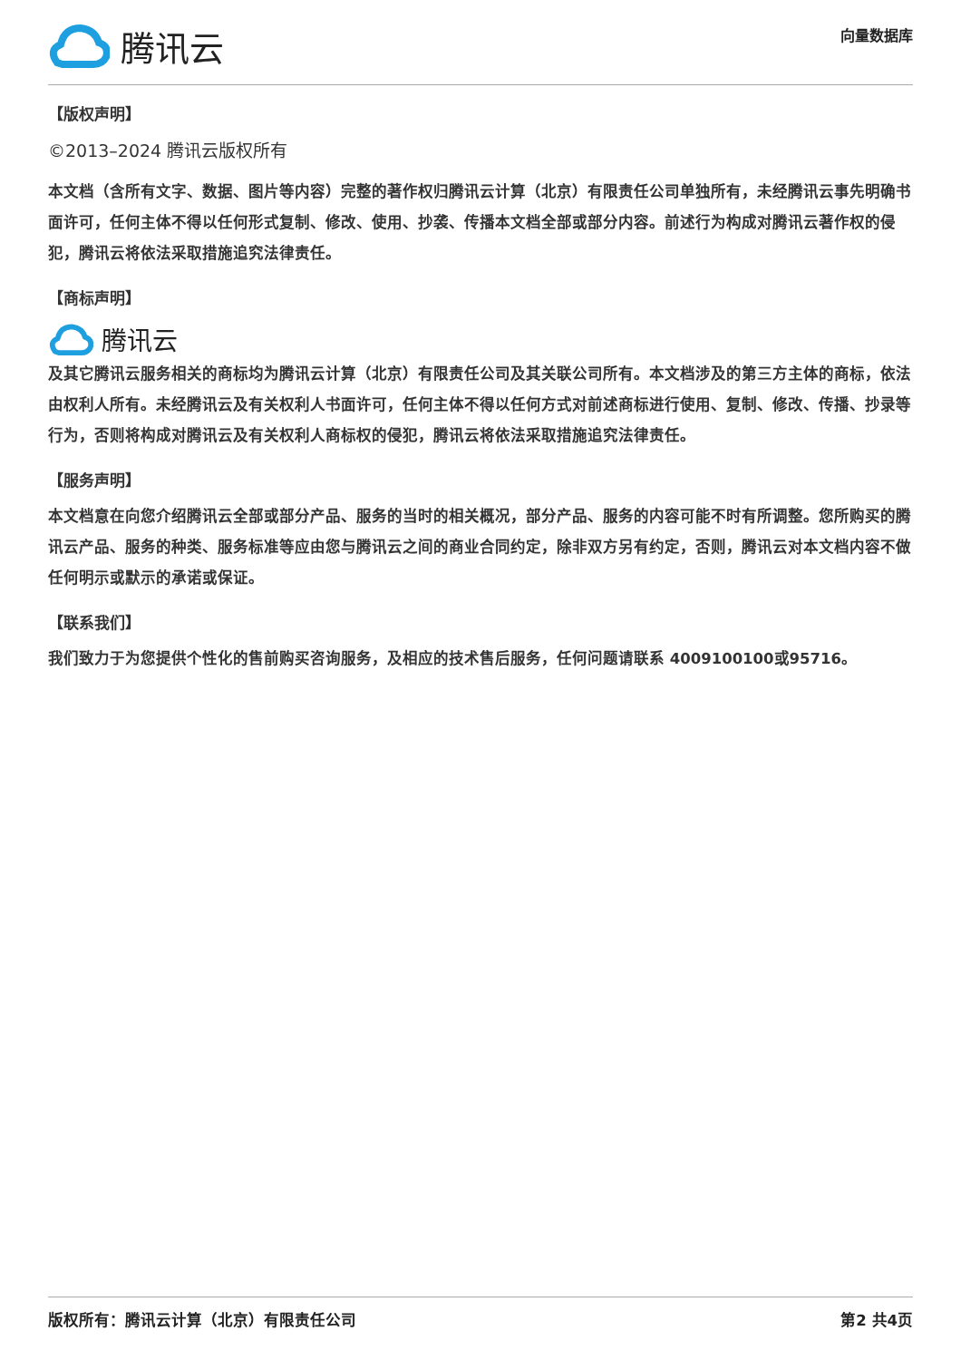腾讯云
向量数据库
【版权声明】
©2013–2024 腾讯云版权所有
本文档（含所有文字、数据、图片等内容）完整的著作权归腾讯云计算（北京）有限责任公司单独所有，未经腾讯云事先明确书面许可，任何主体不得以任何形式复制、修改、使用、抄袭、传播本文档全部或部分内容。前述行为构成对腾讯云著作权的侵犯，腾讯云将依法采取措施追究法律责任。
【商标声明】
腾讯云
及其它腾讯云服务相关的商标均为腾讯云计算（北京）有限责任公司及其关联公司所有。本文档涉及的第三方主体的商标，依法由权利人所有。未经腾讯云及有关权利人书面许可，任何主体不得以任何方式对前述商标进行使用、复制、修改、传播、抄录等行为，否则将构成对腾讯云及有关权利人商标权的侵犯，腾讯云将依法采取措施追究法律责任。
【服务声明】
本文档意在向您介绍腾讯云全部或部分产品、服务的当时的相关概况，部分产品、服务的内容可能不时有所调整。您所购买的腾讯云产品、服务的种类、服务标准等应由您与腾讯云之间的商业合同约定，除非双方另有约定，否则，腾讯云对本文档内容不做任何明示或默示的承诺或保证。
【联系我们】
我们致力于为您提供个性化的售前购买咨询服务，及相应的技术售后服务，任何问题请联系 4009100100或95716。
版权所有：腾讯云计算（北京）有限责任公司 第2 共4页